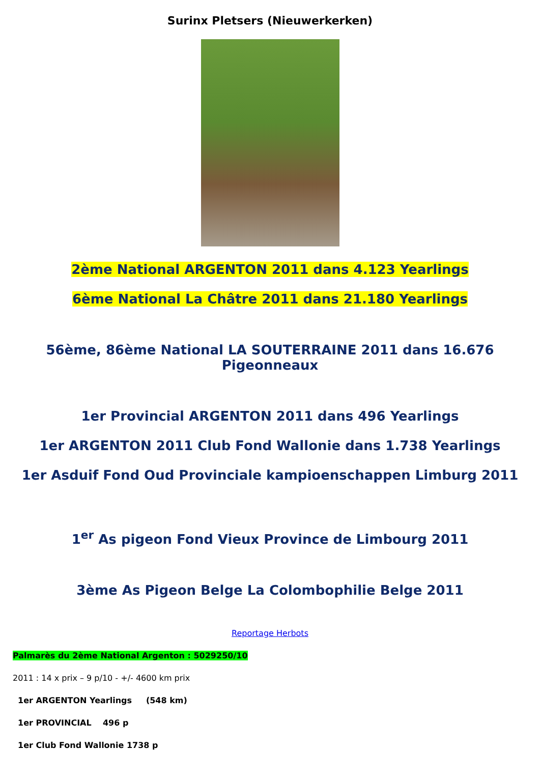Surinx Pletsers (Nieuwerkerken)
2ème National ARGENTON 2011 dans 4.123 Yearlings
6ème National La Châtre 2011 dans 21.180 Yearlings
56ème, 86ème National LA SOUTERRAINE 2011 dans 16.676 Pigeonneaux
1er Provincial ARGENTON 2011 dans 496 Yearlings
1er ARGENTON 2011 Club Fond Wallonie dans 1.738 Yearlings
1er Asduif Fond Oud Provinciale kampioenschappen Limburg 2011
1<sup>er</sup> As pigeon Fond Vieux Province de Limbourg 2011
3ème As Pigeon Belge La Colombophilie Belge 2011
Reportage Herbots
Palmarès du 2ème National Argenton : 5029250/10
2011 : 14 x prix – 9 p/10 - +/- 4600 km prix
1er ARGENTON Yearlings (548 km)
1er PROVINCIAL 496 p
1er Club Fond Wallonie 1738 p